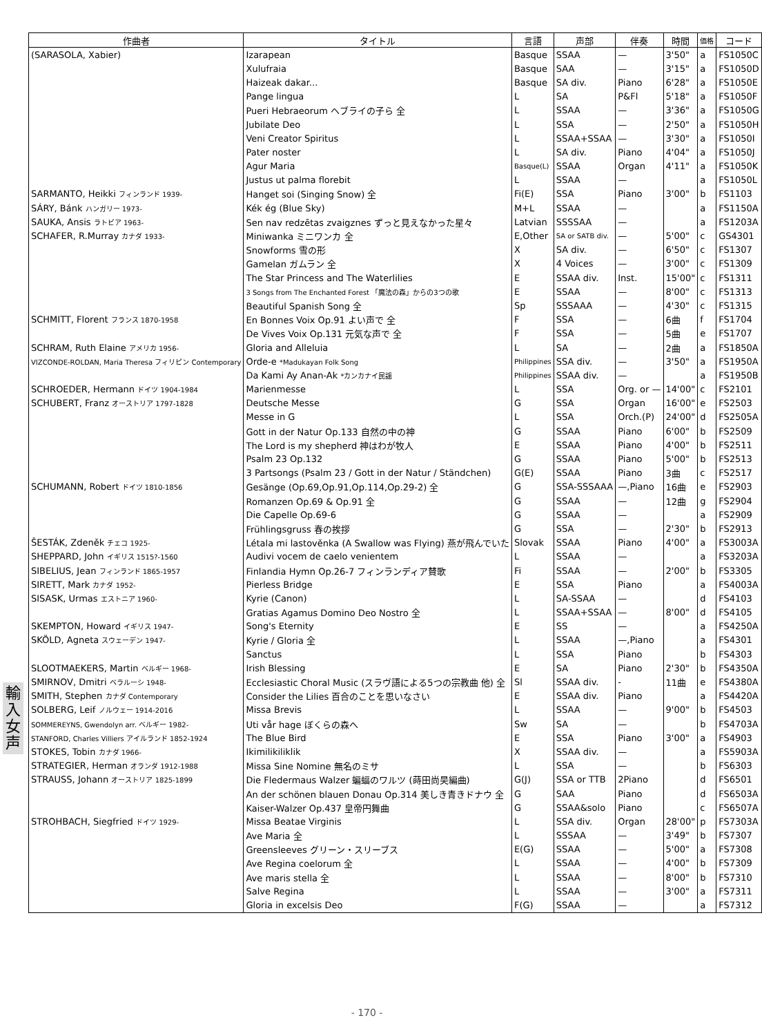| 作曲者 | タイトル | 言語 | 声部 | 伴奏 | 時間 | 価格 | コード |
| --- | --- | --- | --- | --- | --- | --- | --- |
| (SARASOLA, Xabier) | Izarapean | Basque | SSAA | — | 3'50" | a | FS1050C |
| | Xulufraia | Basque | SAA | — | 3'15" | a | FS1050D |
| | Haizeak dakar... | Basque | SA div. | Piano | 6'28" | a | FS1050E |
| | Pange lingua | L | SA | P&Fl | 5'18" | a | FS1050F |
| | Pueri Hebraeorum ヘブライの子ら 全 | L | SSAA | — | 3'36" | a | FS1050G |
| | Jubilate Deo | L | SSA | — | 2'50" | a | FS1050H |
| | Veni Creator Spiritus | L | SSAA+SSAA | — | 3'30" | a | FS1050I |
| | Pater noster | L | SA div. | Piano | 4'04" | a | FS1050J |
| | Agur Maria | Basque(L) | SSAA | Organ | 4'11" | a | FS1050K |
| | Justus ut palma florebit | L | SSAA | — | | a | FS1050L |
| SARMANTO, Heikki フィンランド 1939- | Hanget soi (Singing Snow) 全 | Fi(E) | SSA | Piano | 3'00" | b | FS1103 |
| SÁRY, Bánk ハンガリー 1973- | Kék ég (Blue Sky) | M+L | SSAA | — | | a | FS1150A |
| SAUKA, Ansis ラトビア 1963- | Sen nav redzētas zvaigznes ずっと見えなかった星々 | Latvian | SSSSAA | — | | a | FS1203A |
| SCHAFER, R.Murray カナダ 1933- | Miniwanka ミニワンカ 全 | E,Other | SA or SATB div. | — | 5'00" | c | GS4301 |
| | Snowforms 雪の形 | X | SA div. | — | 6'50" | c | FS1307 |
| | Gamelan ガムラン 全 | X | 4 Voices | — | 3'00" | c | FS1309 |
| | The Star Princess and The Waterlilies | E | SSAA div. | Inst. | 15'00" | c | FS1311 |
| | 3 Songs from The Enchanted Forest 「魔法の森」からの3つの歌 | E | SSAA | — | 8'00" | c | FS1313 |
| | Beautiful Spanish Song 全 | Sp | SSSAAA | — | 4'30" | c | FS1315 |
| SCHMITT, Florent フランス 1870-1958 | En Bonnes Voix Op.91 よい声で 全 | F | SSA | — | 6曲 | f | FS1704 |
| | De Vives Voix Op.131 元気な声で 全 | F | SSA | — | 5曲 | e | FS1707 |
| SCHRAM, Ruth Elaine アメリカ 1956- | Gloria and Alleluia | L | SA | — | 2曲 | a | FS1850A |
| VIZCONDE-ROLDAN, Maria Theresa フィリピン Contemporary | Orde-e *Madukayan Folk Song | Philippines | SSA div. | — | 3'50" | a | FS1950A |
| | Da Kami Ay Anan-Ak *カンカナイ民謡 | Philippines | SSAA div. | — | | a | FS1950B |
| SCHROEDER, Hermann ドイツ 1904-1984 | Marienmesse | L | SSA | Org. or — | 14'00" | c | FS2101 |
| SCHUBERT, Franz オーストリア 1797-1828 | Deutsche Messe | G | SSA | Organ | 16'00" | e | FS2503 |
| | Messe in G | L | SSA | Orch.(P) | 24'00" | d | FS2505A |
| | Gott in der Natur Op.133 自然の中の神 | G | SSAA | Piano | 6'00" | b | FS2509 |
| | The Lord is my shepherd 神はわが牧人 | E | SSAA | Piano | 4'00" | b | FS2511 |
| | Psalm 23 Op.132 | G | SSAA | Piano | 5'00" | b | FS2513 |
| | 3 Partsongs (Psalm 23 / Gott in der Natur / Ständchen) | G(E) | SSAA | Piano | 3曲 | c | FS2517 |
| SCHUMANN, Robert ドイツ 1810-1856 | Gesänge (Op.69,Op.91,Op.114,Op.29-2) 全 | G | SSA-SSSAAA | —,Piano | 16曲 | e | FS2903 |
| | Romanzen Op.69 & Op.91 全 | G | SSAA | — | 12曲 | g | FS2904 |
| | Die Capelle Op.69-6 | G | SSAA | — | | a | FS2909 |
| | Frühlingsgruss 春の挨拶 | G | SSA | — | 2'30" | b | FS2913 |
| ŠESTÁK, Zdeněk チェコ 1925- | Létala mi lastověnka (A Swallow was Flying) 燕が飛んでいた | Slovak | SSAA | Piano | 4'00" | a | FS3003A |
| SHEPPARD, John イギリス 1515?-1560 | Audivi vocem de caelo venientem | L | SSAA | — | | a | FS3203A |
| SIBELIUS, Jean フィンランド 1865-1957 | Finlandia Hymn Op.26-7 フィンランディア賛歌 | Fi | SSAA | — | 2'00" | b | FS3305 |
| SIRETT, Mark カナダ 1952- | Pierless Bridge | E | SSA | Piano | | a | FS4003A |
| SISASK, Urmas エストニア 1960- | Kyrie (Canon) | L | SA-SSAA | — | | d | FS4103 |
| | Gratias Agamus Domino Deo Nostro 全 | L | SSAA+SSAA | — | 8'00" | d | FS4105 |
| SKEMPTON, Howard イギリス 1947- | Song's Eternity | E | SS | — | | a | FS4250A |
| SKÖLD, Agneta スウェーデン 1947- | Kyrie / Gloria 全 | L | SSAA | —,Piano | | a | FS4301 |
| | Sanctus | L | SSA | Piano | | b | FS4303 |
| SLOOTMAEKERS, Martin ベルギー 1968- | Irish Blessing | E | SA | Piano | 2'30" | b | FS4350A |
| SMIRNOV, Dmitri ベラルーシ 1948- | Ecclesiastic Choral Music (スラヴ語による5つの宗教曲 他) 全 | Sl | SSAA div. | - | 11曲 | e | FS4380A |
| SMITH, Stephen カナダ Contemporary | Consider the Lilies 百合のことを思いなさい | E | SSAA div. | Piano | | a | FS4420A |
| SOLBERG, Leif ノルウェー 1914-2016 | Missa Brevis | L | SSAA | — | 9'00" | b | FS4503 |
| SOMMEREYNS, Gwendolyn arr. ベルギー 1982- | Uti vår hage ぼくらの森へ | Sw | SA | — | | b | FS4703A |
| STANFORD, Charles Villiers アイルランド 1852-1924 | The Blue Bird | E | SSA | Piano | 3'00" | a | FS4903 |
| STOKES, Tobin カナダ 1966- | Ikimilikiliklik | X | SSAA div. | — | | a | FS5903A |
| STRATEGIER, Herman オランダ 1912-1988 | Missa Sine Nomine 無名のミサ | L | SSA | — | | b | FS6303 |
| STRAUSS, Johann オーストリア 1825-1899 | Die Fledermaus Walzer 蝙蝠のワルツ (蒔田尚昊編曲) | G(J) | SSA or TTB | 2Piano | | d | FS6501 |
| | An der schönen blauen Donau Op.314 美しき青きドナウ 全 | G | SAA | Piano | | d | FS6503A |
| | Kaiser-Walzer Op.437 皇帝円舞曲 | G | SSAA&solo | Piano | | c | FS6507A |
| STROHBACH, Siegfried ドイツ 1929- | Missa Beatae Virginis | L | SSA div. | Organ | 28'00" | p | FS7303A |
| | Ave Maria 全 | L | SSSAA | — | 3'49" | b | FS7307 |
| | Greensleeves グリーン・スリーブス | E(G) | SSAA | — | 5'00" | a | FS7308 |
| | Ave Regina coelorum 全 | L | SSAA | — | 4'00" | b | FS7309 |
| | Ave maris stella 全 | L | SSAA | — | 8'00" | b | FS7310 |
| | Salve Regina | L | SSAA | — | 3'00" | a | FS7311 |
| | Gloria in excelsis Deo | F(G) | SSAA | — | | a | FS7312 |
輸
入
女
声
- 170 -